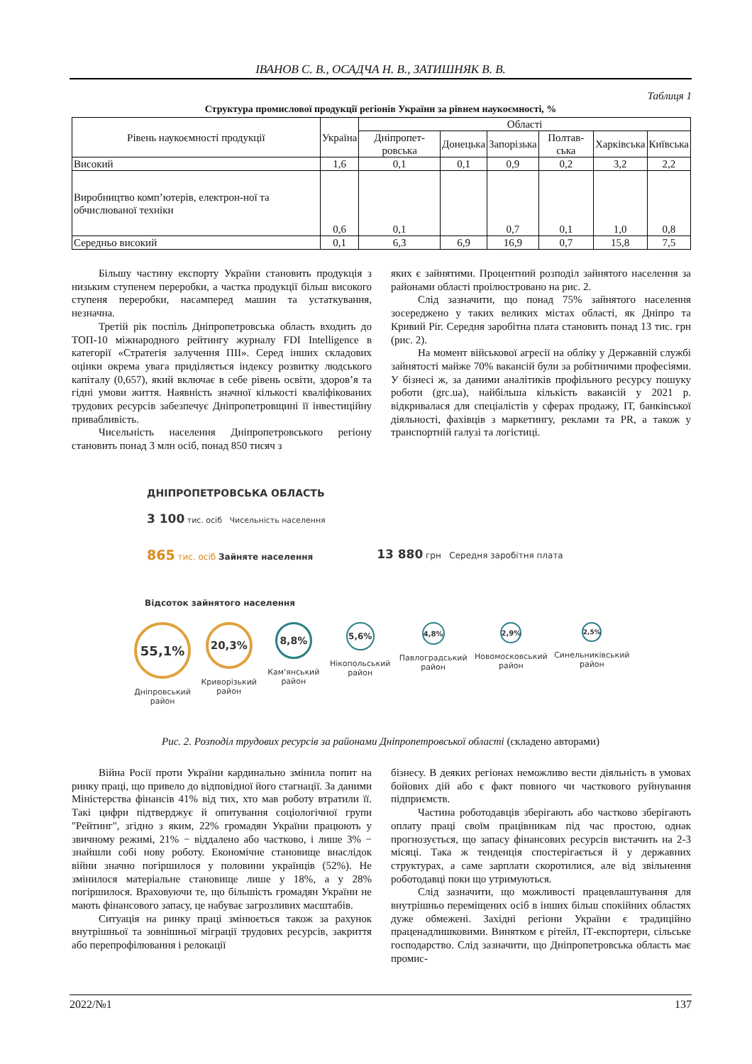ІВАНОВ С. В., ОСАДЧА Н. В., ЗАТИШНЯК В. В.
Таблиця 1
Структура промислової продукції регіонів України за рівнем наукоємності, %
| Рівень наукоємності продукції | Україна | Області | | | | | |
| --- | --- | --- | --- | --- | --- | --- | --- |
| | | Дніпропет-ровська | Донецька | Запорізька | Полтав-ська | Харківська | Київська |
| Високий | 1,6 | 0,1 | 0,1 | 0,9 | 0,2 | 3,2 | 2,2 |
| Виробництво комп’ютерів, електрон-ної та обчислюваної техніки | 0,6 | 0,1 | | 0,7 | 0,1 | 1,0 | 0,8 |
| Середньо високий | 0,1 | 6,3 | 6,9 | 16,9 | 0,7 | 15,8 | 7,5 |
Більшу частину експорту України становить продукція з низьким ступенем переробки, а частка продукції більш високого ступеня переробки, насамперед машин та устаткування, незначна.
Третій рік поспіль Дніпропетровська область входить до ТОП-10 міжнародного рейтингу журналу FDI Intelligence в категорії «Стратегія залучення ПІІ». Серед інших складових оцінки окрема увага приділяється індексу розвитку людського капіталу (0,657), який включає в себе рівень освіти, здоров’я та гідні умови життя. Наявність значної кількості кваліфікованих трудових ресурсів забезпечує Дніпропетровщині її інвестиційну привабливість.
Чисельність населення Дніпропетровського регіону становить понад 3 млн осіб, понад 850 тисяч з
яких є зайнятими. Процентний розподіл зайнятого населення за районами області проілюстровано на рис. 2.
Слід зазначити, що понад 75% зайнятого населення зосереджено у таких великих містах області, як Дніпро та Кривий Ріг. Середня заробітна плата становить понад 13 тис. грн (рис. 2).
На момент військової агресії на обліку у Державній службі зайнятості майже 70% вакансій були за робітничими професіями. У бізнесі ж, за даними аналітиків профільного ресурсу пошуку роботи (grc.ua), найбільша кількість вакансій у 2021 р. відкривалася для спеціалістів у сферах продажу, ІТ, банківської діяльності, фахівців з маркетингу, реклами та PR, а також у транспортній галузі та логістиці.
ДНІПРОПЕТРОВСЬКА ОБЛАСТЬ
3 100 тис. осіб Чисельність населення
865 тис. осіб Зайняте населення 13 880 грн Середня заробітня плата
Відсоток зайнятого населення
55,1%
Дніпровський район
20,3%
Криворізький район
8,8%
Кам'янський район
5,6%
Нікопольський район
4,8%
Павлоградський район
2,9%
Новомосковський район
2,5%
Синельниківський район
Рис. 2. Розподіл трудових ресурсів за районами Дніпропетровської області (складено авторами)
Війна Росії проти України кардинально змінила попит на ринку праці, що привело до відповідної його стагнації. За даними Міністерства фінансів 41% від тих, хто мав роботу втратили її. Такі цифри підтверджує й опитування соціологічної групи "Рейтинг", згідно з яким, 22% громадян України працюють у звичному режимі, 21% − віддалено або частково, і лише 3% − знайшли собі нову роботу. Економічне становище внаслідок війни значно погіршилося у половини українців (52%). Не змінилося матеріальне становище лише у 18%, а у 28% погіршилося. Враховуючи те, що більшість громадян України не мають фінансового запасу, це набуває загрозливих масштабів.
Ситуація на ринку праці змінюється також за рахунок внутрішньої та зовнішньої міграції трудових ресурсів, закриття або перепрофілювання і релокації
бізнесу. В деяких регіонах неможливо вести діяльність в умовах бойових дій або є факт повного чи часткового руйнування підприємств.
Частина роботодавців зберігають або частково зберігають оплату праці своїм працівникам під час простою, однак прогнозується, що запасу фінансових ресурсів вистачить на 2-3 місяці. Така ж тенденція спостерігається й у державних структурах, а саме зарплати скоротилися, але від звільнення роботодавці поки що утримуються.
Слід зазначити, що можливості працевлаштування для внутрішньо переміщених осіб в інших більш спокійних областях дуже обмежені. Західні регіони України є традиційно праценадлишковими. Винятком є рітейл, ІТ-експортери, сільське господарство. Слід зазначити, що Дніпропетровська область має промис-
2022/№1 137